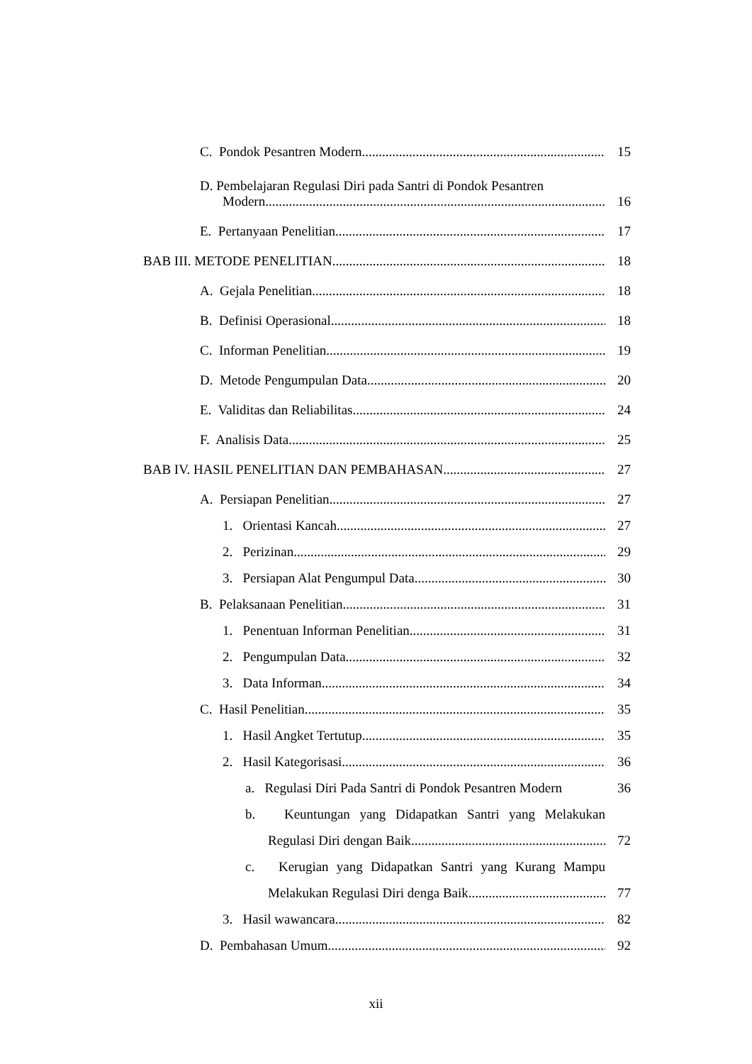C. Pondok Pesantren Modern 15
D. Pembelajaran Regulasi Diri pada Santri di Pondok Pesantren
Modern 16
E. Pertanyaan Penelitian 17
BAB III. METODE PENELITIAN 18
A. Gejala Penelitian 18
B. Definisi Operasional 18
C. Informan Penelitian 19
D. Metode Pengumpulan Data 20
E. Validitas dan Reliabilitas 24
F. Analisis Data 25
BAB IV. HASIL PENELITIAN DAN PEMBAHASAN 27
A. Persiapan Penelitian 27
1. Orientasi Kancah 27
2. Perizinan 29
3. Persiapan Alat Pengumpul Data 30
B. Pelaksanaan Penelitian 31
1. Penentuan Informan Penelitian 31
2. Pengumpulan Data 32
3. Data Informan 34
C. Hasil Penelitian 35
1. Hasil Angket Tertutup 35
2. Hasil Kategorisasi 36
a. Regulasi Diri Pada Santri di Pondok Pesantren Modern 36
b. Keuntungan yang Didapatkan Santri yang Melakukan
Regulasi Diri dengan Baik 72
c. Kerugian yang Didapatkan Santri yang Kurang Mampu
Melakukan Regulasi Diri denga Baik 77
3. Hasil wawancara 82
D. Pembahasan Umum 92
xii